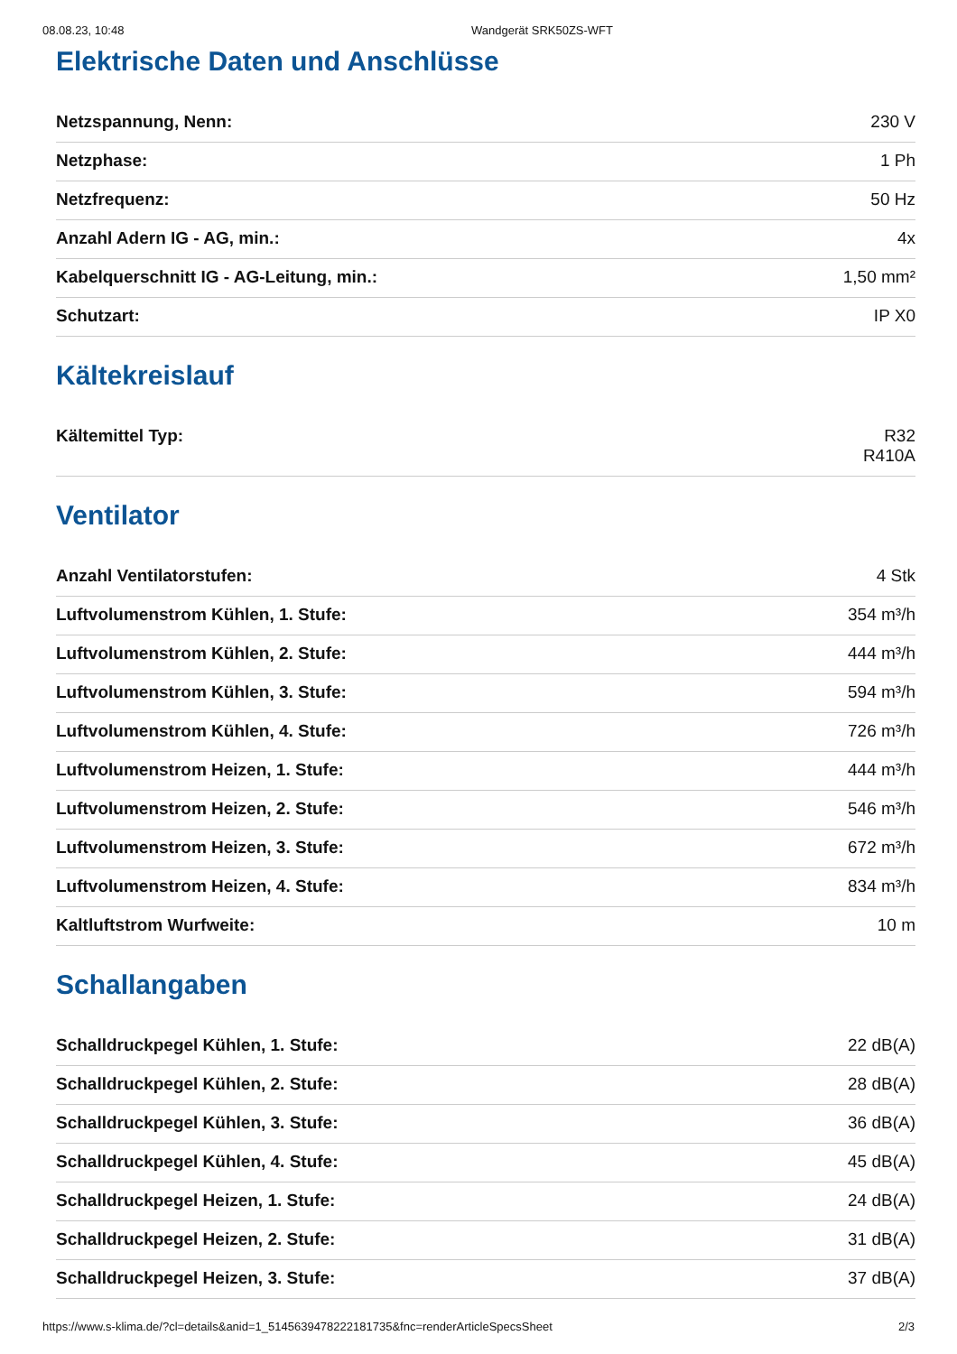08.08.23, 10:48 Wandgerät SRK50ZS-WFT
Elektrische Daten und Anschlüsse
| Netzspannung, Nenn: | 230 V |
| Netzphase: | 1 Ph |
| Netzfrequenz: | 50 Hz |
| Anzahl Adern IG - AG, min.: | 4x |
| Kabelquerschnitt IG - AG-Leitung, min.: | 1,50 mm² |
| Schutzart: | IP X0 |
Kältekreislauf
| Kältemittel Typ: | R32 R410A |
Ventilator
| Anzahl Ventilatorstufen: | 4 Stk |
| Luftvolumenstrom Kühlen, 1. Stufe: | 354 m³/h |
| Luftvolumenstrom Kühlen, 2. Stufe: | 444 m³/h |
| Luftvolumenstrom Kühlen, 3. Stufe: | 594 m³/h |
| Luftvolumenstrom Kühlen, 4. Stufe: | 726 m³/h |
| Luftvolumenstrom Heizen, 1. Stufe: | 444 m³/h |
| Luftvolumenstrom Heizen, 2. Stufe: | 546 m³/h |
| Luftvolumenstrom Heizen, 3. Stufe: | 672 m³/h |
| Luftvolumenstrom Heizen, 4. Stufe: | 834 m³/h |
| Kaltluftstrom Wurfweite: | 10 m |
Schallangaben
| Schalldruckpegel Kühlen, 1. Stufe: | 22 dB(A) |
| Schalldruckpegel Kühlen, 2. Stufe: | 28 dB(A) |
| Schalldruckpegel Kühlen, 3. Stufe: | 36 dB(A) |
| Schalldruckpegel Kühlen, 4. Stufe: | 45 dB(A) |
| Schalldruckpegel Heizen, 1. Stufe: | 24 dB(A) |
| Schalldruckpegel Heizen, 2. Stufe: | 31 dB(A) |
| Schalldruckpegel Heizen, 3. Stufe: | 37 dB(A) |
https://www.s-klima.de/?cl=details&anid=1_514563947822218173​5&fnc=renderArticleSpecsSheet 2/3